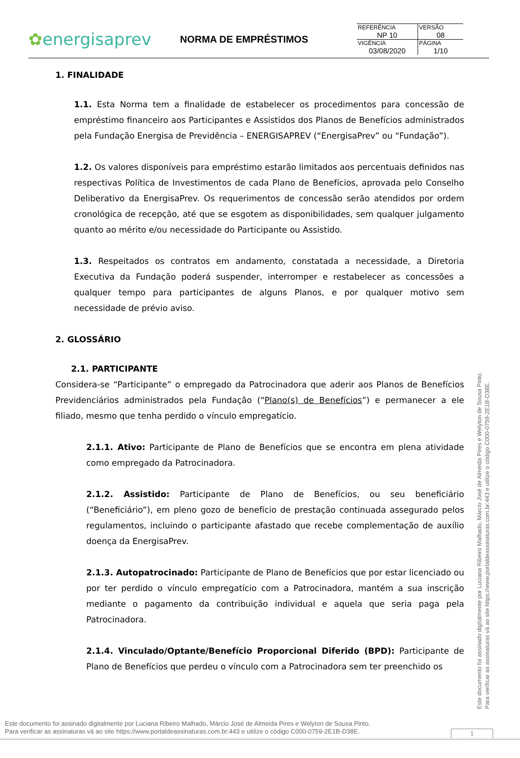✿energisaprev
NORMA DE EMPRÉSTIMOS
| REFERÊNCIA NP 10 | VERSÃO 08 |
| VIGÊNCIA 03/08/2020 | PÁGINA 1/10 |
1. FINALIDADE
1.1. Esta Norma tem a finalidade de estabelecer os procedimentos para concessão de empréstimo financeiro aos Participantes e Assistidos dos Planos de Benefícios administrados pela Fundação Energisa de Previdência – ENERGISAPREV (“EnergisaPrev” ou “Fundação”).
1.2. Os valores disponíveis para empréstimo estarão limitados aos percentuais definidos nas respectivas Política de Investimentos de cada Plano de Benefícios, aprovada pelo Conselho Deliberativo da EnergisaPrev. Os requerimentos de concessão serão atendidos por ordem cronológica de recepção, até que se esgotem as disponibilidades, sem qualquer julgamento quanto ao mérito e/ou necessidade do Participante ou Assistido.
1.3. Respeitados os contratos em andamento, constatada a necessidade, a Diretoria Executiva da Fundação poderá suspender, interromper e restabelecer as concessões a qualquer tempo para participantes de alguns Planos, e por qualquer motivo sem necessidade de prévio aviso.
2. GLOSSÁRIO
2.1. PARTICIPANTE
Considera-se “Participante” o empregado da Patrocinadora que aderir aos Planos de Benefícios Previdenciários administrados pela Fundação (“Plano(s) de Benefícios”) e permanecer a ele filiado, mesmo que tenha perdido o vínculo empregatício.
2.1.1. Ativo: Participante de Plano de Benefícios que se encontra em plena atividade como empregado da Patrocinadora.
2.1.2. Assistido: Participante de Plano de Benefícios, ou seu beneficiário (“Beneficiário”), em pleno gozo de benefício de prestação continuada assegurado pelos regulamentos, incluindo o participante afastado que recebe complementação de auxílio doença da EnergisaPrev.
2.1.3. Autopatrocinado: Participante de Plano de Benefícios que por estar licenciado ou por ter perdido o vínculo empregatício com a Patrocinadora, mantém a sua inscrição mediante o pagamento da contribuição individual e aquela que seria paga pela Patrocinadora.
2.1.4. Vinculado/Optante/Benefício Proporcional Diferido (BPD): Participante de Plano de Benefícios que perdeu o vínculo com a Patrocinadora sem ter preenchido os
Este documento foi assinado digitalmente por Luciana Ribeiro Malhado, Márcio José de Almeida Pires e Welyton de Sousa Pinto.
Para verificar as assinaturas vá ao site https://www.portaldeassinaturas.com.br:443 e utilize o código C000-0759-2E1B-D38E.
Este documento foi assinado digitalmente por Luciana Ribeiro Malhado, Márcio José de Almeida Pires e Welyton de Sousa Pinto.
Para verificar as assinaturas vá ao site https://www.portaldeassinaturas.com.br:443 e utilize o código C000-0759-2E1B-D38E.
1